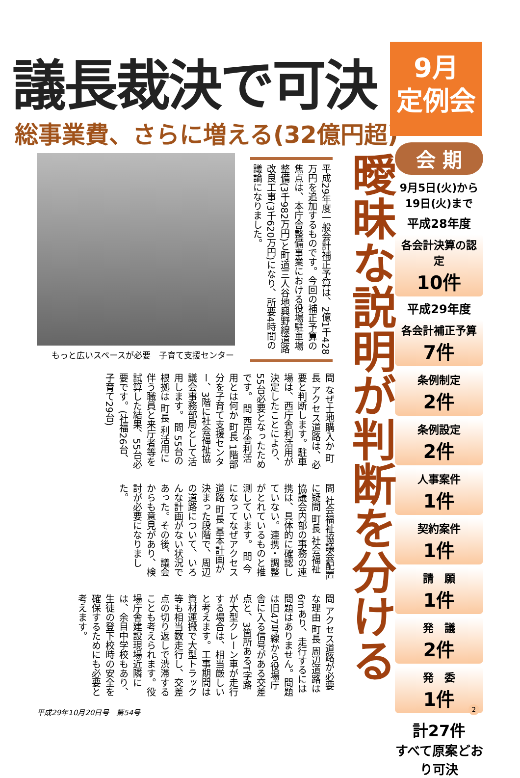議長裁決で可決
総事業費、さらに増える(32億円超)
9月
定例会
会 期
9月5日(火)から
19日(火)まで
平成28年度
各会計決算の認定
10件
平成29年度
各会計補正予算
7件
条例制定
2件
条例設定
2件
人事案件
1件
契約案件
1件
請　願
1件
発　議
2件
発　委
1件
計27件
すべて原案どおり可決
平成29年度一般会計補正予算は、2億1千428万円を追加するものです。今回の補正予算の焦点は、本庁舎整備事業における役場駐車場整備(3千982万円)と町道三人谷地興野線道路改良工事(3千620万円)になり、所要4時間の議論になりました。
もっと広いスペースが必要　子育て支援センター
曖昧な説明が判断を分ける
問 なぜ土地購入か 町長 アクセス道路は、必要と判断します。駐車場は、西庁舎利活用が決定したことにより、55台必要となったためです。 問 西庁舎利活用とは何か 町長 1階部分を子育て支援センター、3階に社会福祉協議会事務部局として活用します。 問 55台の根拠は 町長 利活用に伴う職員と来庁者等を試算した結果、55台必要です。(社福26台、子育て29台)
問 社会福祉協議会配置に疑問 町長 社会福祉協議会内部の事務の連携は、具体的に確認していない。連携・調整がとれているものと推測しています。 問 今になってなぜアクセス道路 町長 基本計画が決まった段階で、周辺の道路について、いろんな計画がない状況であった。その後、議会からも意見があり、検討が必要になりました。
問 アクセス道路が必要な理由 町長 周辺道路は6mあり、走行するには問題はありません。問題は旧47号線から役場庁舎に入る信号がある交差点と、3箇所あるT字路が大型クレーン車が走行する場合は、相当厳しいと考えます。工事期間は資材運搬で大型トラック等も相当数走行し、交差点の切り返しで渋滞することも考えられます。役場庁舎建設現場近隣には、余目中学校もあり、生徒の登下校時の安全を確保するためにも必要と考えます。
平成29年10月20日号　第54号 2